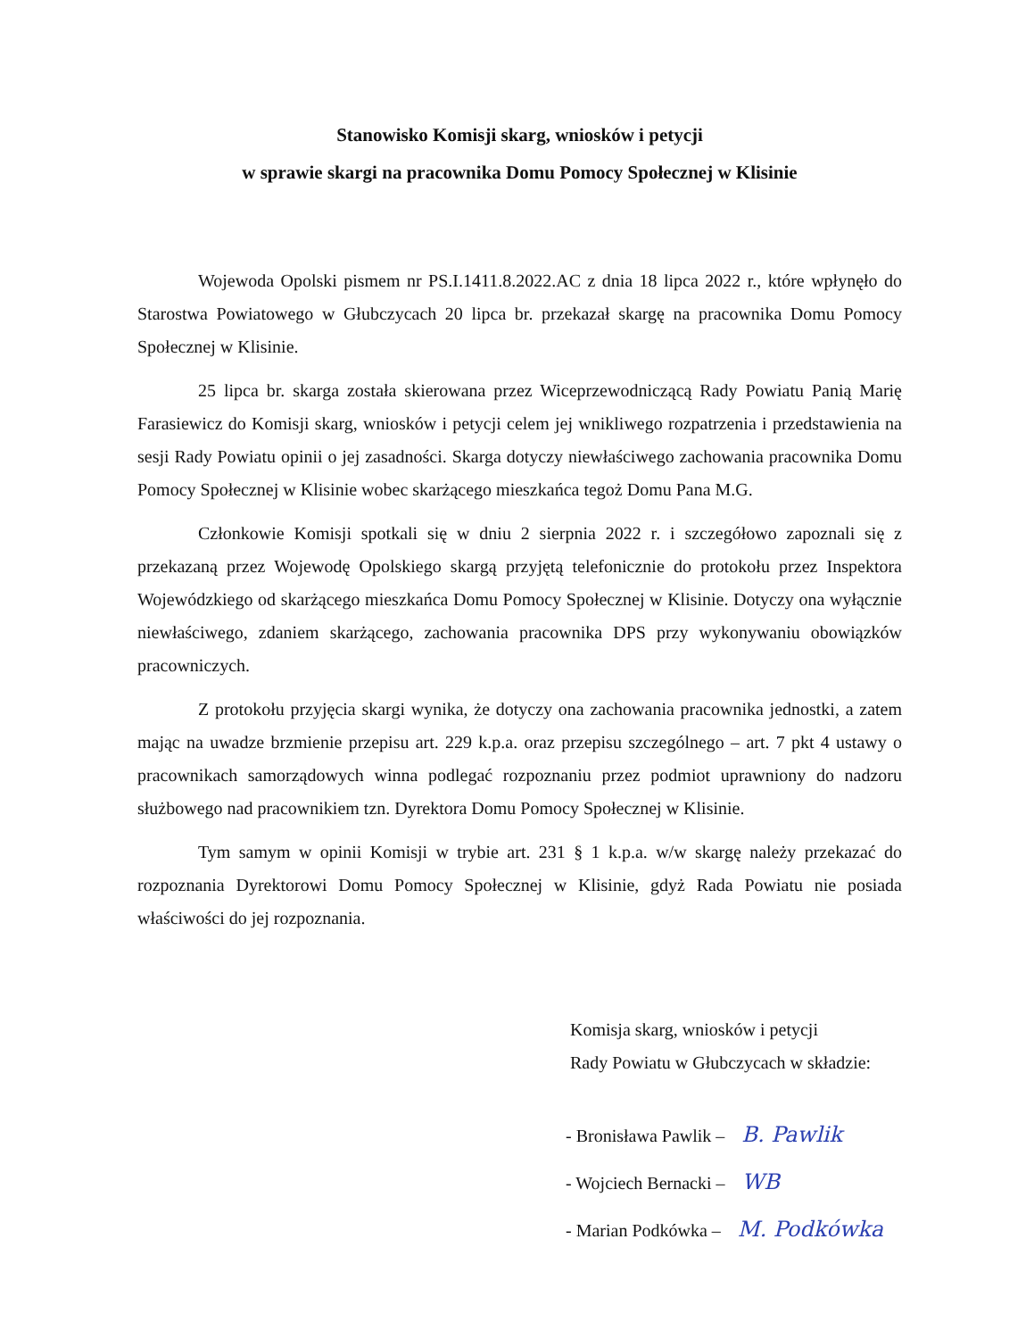Stanowisko Komisji skarg, wniosków i petycji
w sprawie skargi na pracownika Domu Pomocy Społecznej w Klisinie
Wojewoda Opolski pismem nr PS.I.1411.8.2022.AC z dnia 18 lipca 2022 r., które wpłynęło do Starostwa Powiatowego w Głubczycach 20 lipca br. przekazał skargę na pracownika Domu Pomocy Społecznej w Klisinie.
25 lipca br. skarga została skierowana przez Wiceprzewodniczącą Rady Powiatu Panią Marię Farasiewicz do Komisji skarg, wniosków i petycji celem jej wnikliwego rozpatrzenia i przedstawienia na sesji Rady Powiatu opinii o jej zasadności. Skarga dotyczy niewłaściwego zachowania pracownika Domu Pomocy Społecznej w Klisinie wobec skarżącego mieszkańca tegoż Domu Pana M.G.
Członkowie Komisji spotkali się w dniu 2 sierpnia 2022 r. i szczegółowo zapoznali się z przekazaną przez Wojewodę Opolskiego skargą przyjętą telefonicznie do protokołu przez Inspektora Wojewódzkiego od skarżącego mieszkańca Domu Pomocy Społecznej w Klisinie. Dotyczy ona wyłącznie niewłaściwego, zdaniem skarżącego, zachowania pracownika DPS przy wykonywaniu obowiązków pracowniczych.
Z protokołu przyjęcia skargi wynika, że dotyczy ona zachowania pracownika jednostki, a zatem mając na uwadze brzmienie przepisu art. 229 k.p.a. oraz przepisu szczególnego – art. 7 pkt 4 ustawy o pracownikach samorządowych winna podlegać rozpoznaniu przez podmiot uprawniony do nadzoru służbowego nad pracownikiem tzn. Dyrektora Domu Pomocy Społecznej w Klisinie.
Tym samym w opinii Komisji w trybie art. 231 § 1 k.p.a. w/w skargę należy przekazać do rozpoznania Dyrektorowi Domu Pomocy Społecznej w Klisinie, gdyż Rada Powiatu nie posiada właściwości do jej rozpoznania.
Komisja skarg, wniosków i petycji
Rady Powiatu w Głubczycach w składzie:
- Bronisława Pawlik – B. Pawlik
- Wojciech Bernacki – WB
- Marian Podkówka – M. Podkówka